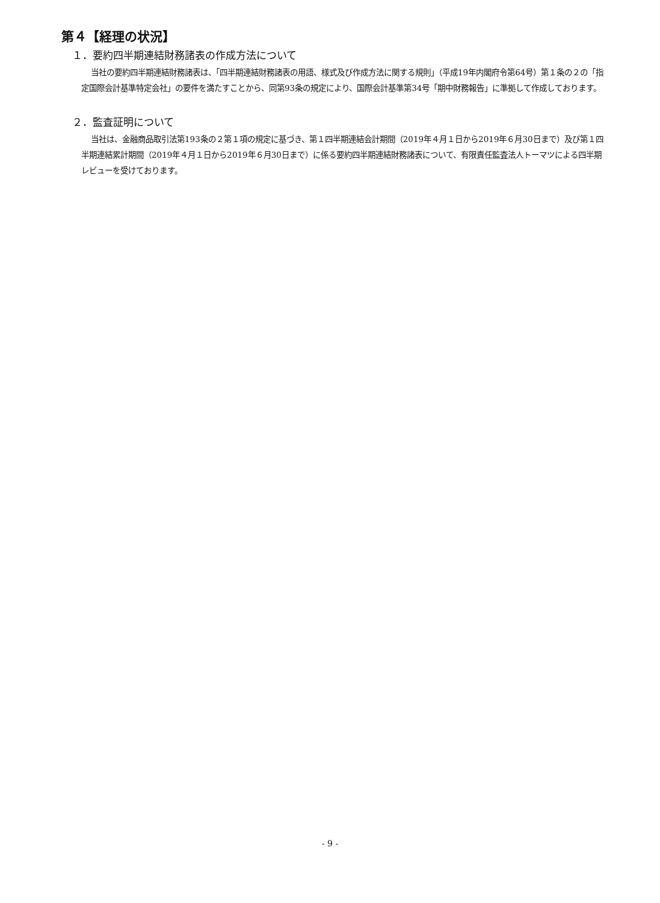第４【経理の状況】
１．要約四半期連結財務諸表の作成方法について
当社の要約四半期連結財務諸表は、「四半期連結財務諸表の用語、様式及び作成方法に関する規則」（平成19年内閣府令第64号）第１条の２の「指定国際会計基準特定会社」の要件を満たすことから、同第93条の規定により、国際会計基準第34号「期中財務報告」に準拠して作成しております。
２．監査証明について
当社は、金融商品取引法第193条の２第１項の規定に基づき、第１四半期連結会計期間（2019年４月１日から2019年６月30日まで）及び第１四半期連結累計期間（2019年４月１日から2019年６月30日まで）に係る要約四半期連結財務諸表について、有限責任監査法人トーマツによる四半期レビューを受けております。
- 9 -